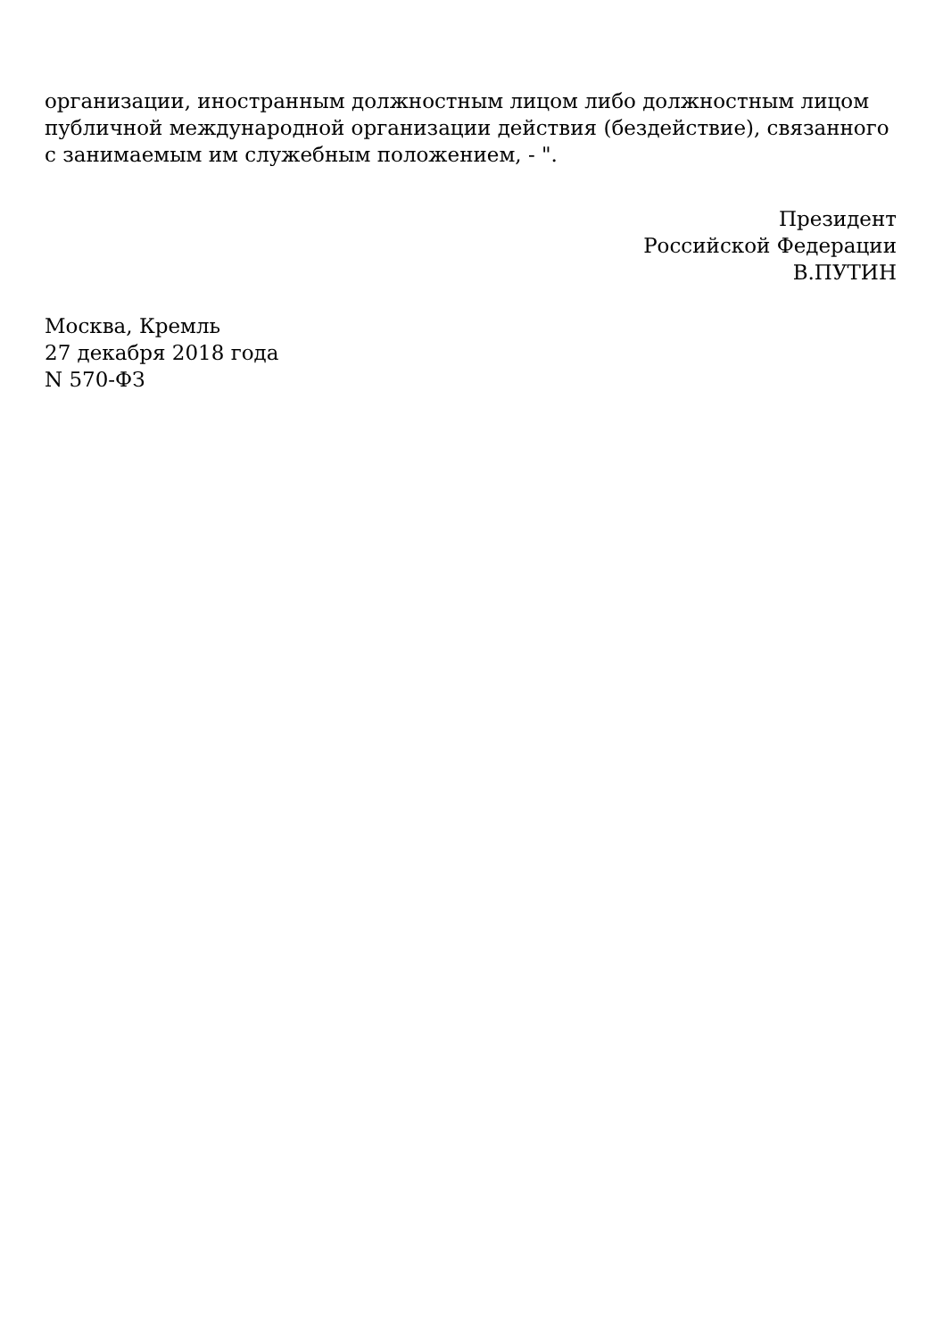организации, иностранным должностным лицом либо должностным лицом публичной международной организации действия (бездействие), связанного с занимаемым им служебным положением, - ".
Президент
Российской Федерации
В.ПУТИН
Москва, Кремль
27 декабря 2018 года
N 570-ФЗ